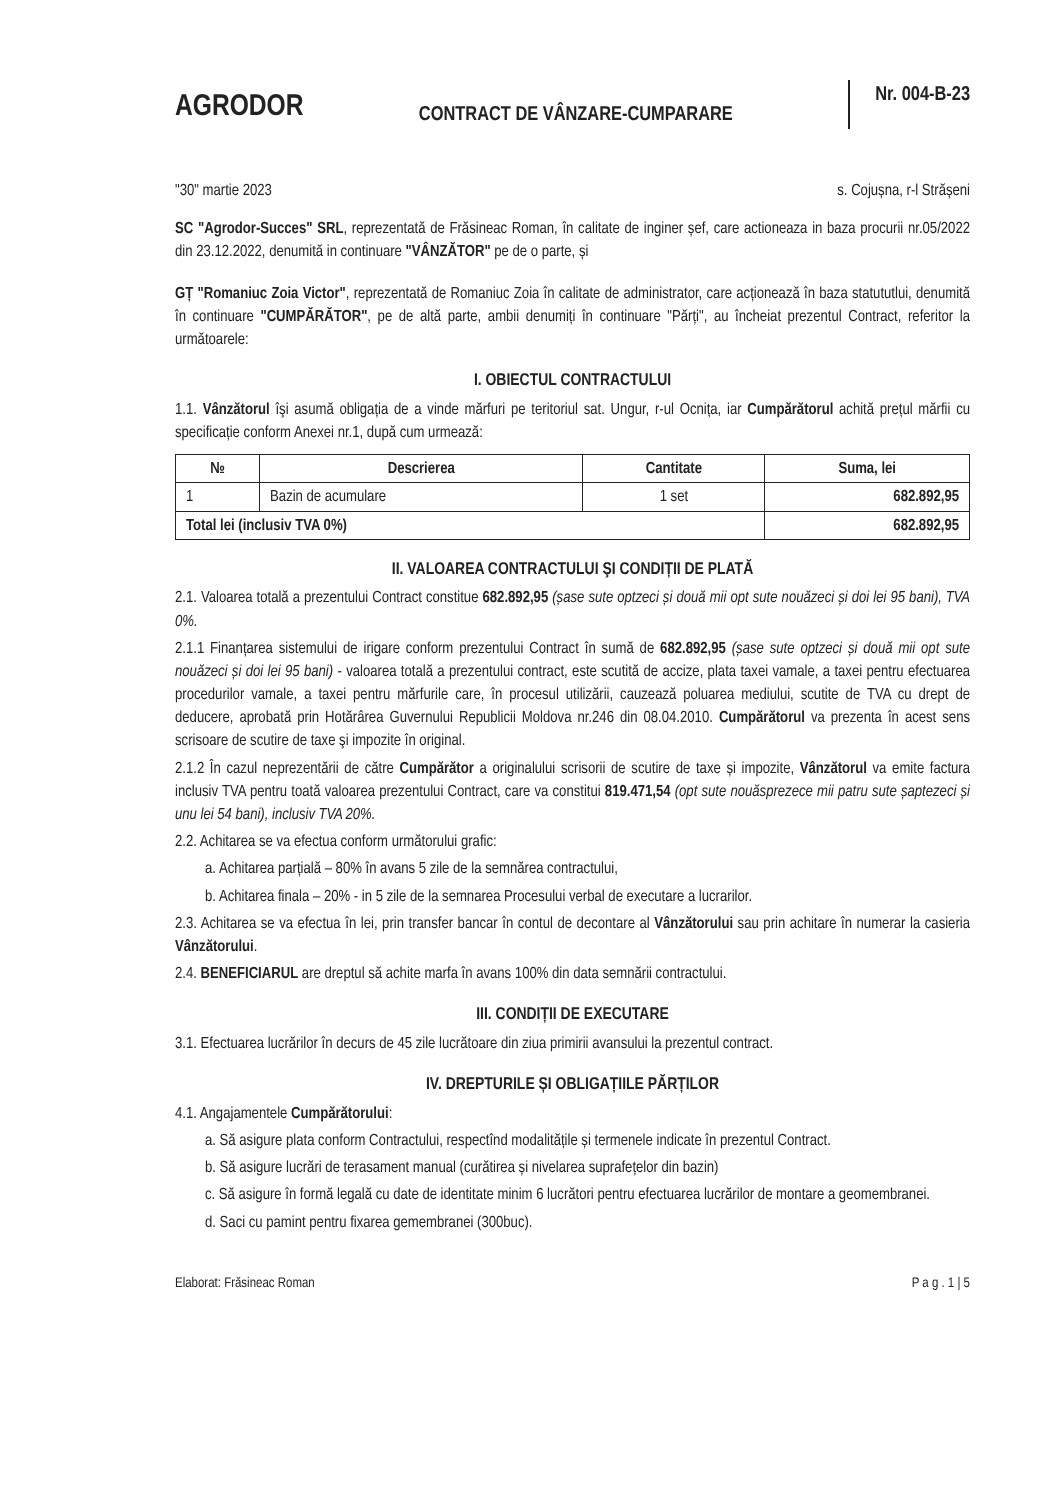AGRODOR CONTRACT DE VÂNZARE-CUMPARARE Nr. 004-B-23
"30" martie 2023 s. Cojușna, r-l Strășeni
SC "Agrodor-Succes" SRL, reprezentată de Frăsineac Roman, în calitate de inginer șef, care actioneaza in baza procurii nr.05/2022 din 23.12.2022, denumită in continuare "VÂNZĂTOR" pe de o parte, și
GȚ "Romaniuc Zoia Victor", reprezentată de Romaniuc Zoia în calitate de administrator, care acționează în baza statututlui, denumită în continuare "CUMPĂRĂTOR", pe de altă parte, ambii denumiți în continuare "Părți", au încheiat prezentul Contract, referitor la următoarele:
I. OBIECTUL CONTRACTULUI
1.1. Vânzătorul îşi asumă obligația de a vinde mărfuri pe teritoriul sat. Ungur, r-ul Ocnița, iar Cumpărătorul achită prețul mărfii cu specificație conform Anexei nr.1, după cum urmează:
| № | Descrierea | Cantitate | Suma, lei |
| --- | --- | --- | --- |
| 1 | Bazin de acumulare | 1 set | 682.892,95 |
| Total lei (inclusiv TVA 0%) | | | 682.892,95 |
II. VALOAREA CONTRACTULUI ŞI CONDIȚII DE PLATĂ
2.1. Valoarea totală a prezentului Contract constitue 682.892,95 (șase sute optzeci și două mii opt sute nouăzeci și doi lei 95 bani), TVA 0%.
2.1.1 Finanțarea sistemului de irigare conform prezentului Contract în sumă de 682.892,95 (șase sute optzeci și două mii opt sute nouăzeci și doi lei 95 bani) - valoarea totală a prezentului contract, este scutită de accize, plata taxei vamale, a taxei pentru efectuarea procedurilor vamale, a taxei pentru mărfurile care, în procesul utilizării, cauzează poluarea mediului, scutite de TVA cu drept de deducere, aprobată prin Hotărârea Guvernului Republicii Moldova nr.246 din 08.04.2010. Cumpărătorul va prezenta în acest sens scrisoare de scutire de taxe şi impozite în original.
2.1.2 În cazul neprezentării de către Cumpărător a originalului scrisorii de scutire de taxe și impozite, Vânzătorul va emite factura inclusiv TVA pentru toată valoarea prezentului Contract, care va constitui 819.471,54 (opt sute nouăsprezece mii patru sute șaptezeci și unu lei 54 bani), inclusiv TVA 20%.
2.2. Achitarea se va efectua conform următorului grafic:
a. Achitarea parțială – 80% în avans 5 zile de la semnărea contractului,
b. Achitarea finala – 20% - in 5 zile de la semnarea Procesului verbal de executare a lucrarilor.
2.3. Achitarea se va efectua în lei, prin transfer bancar în contul de decontare al Vânzătorului sau prin achitare în numerar la casieria Vânzătorului.
2.4. BENEFICIARUL are dreptul să achite marfa în avans 100% din data semnării contractului.
III. CONDIȚII DE EXECUTARE
3.1. Efectuarea lucrărilor în decurs de 45 zile lucrătoare din ziua primirii avansului la prezentul contract.
IV. DREPTURILE ȘI OBLIGAȚIILE PĂRȚILOR
4.1. Angajamentele Cumpărătorului:
a. Să asigure plata conform Contractului, respectînd modalitățile și termenele indicate în prezentul Contract.
b. Să asigure lucrări de terasament manual (curătirea și nivelarea suprafețelor din bazin)
c. Să asigure în formă legală cu date de identitate minim 6 lucrători pentru efectuarea lucrărilor de montare a geomembranei.
d. Saci cu pamint pentru fixarea gemembranei (300buc).
Elaborat: Frăsineac Roman P a g . 1 | 5